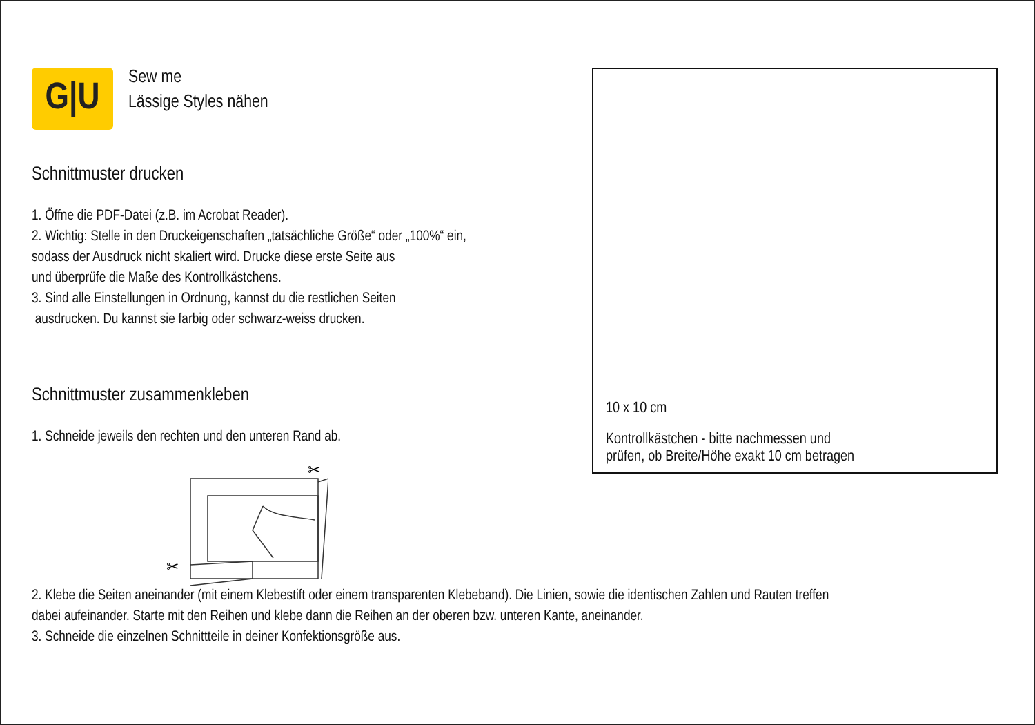G|U
Sew me
Lässige Styles nähen
Schnittmuster drucken
1. Öffne die PDF-Datei (z.B. im Acrobat Reader).
2. Wichtig: Stelle in den Druckeigenschaften „tatsächliche Größe“ oder „100%“ ein,
sodass der Ausdruck nicht skaliert wird. Drucke diese erste Seite aus
und überprüfe die Maße des Kontrollkästchens.
3. Sind alle Einstellungen in Ordnung, kannst du die restlichen Seiten
ausdrucken. Du kannst sie farbig oder schwarz-weiss drucken.
Schnittmuster zusammenkleben
1. Schneide jeweils den rechten und den unteren Rand ab.
✂
✂
10 x 10 cm
Kontrollkästchen - bitte nachmessen und
prüfen, ob Breite/Höhe exakt 10 cm betragen
2. Klebe die Seiten aneinander (mit einem Klebestift oder einem transparenten Klebeband). Die Linien, sowie die identischen Zahlen und Rauten treffen
dabei aufeinander. Starte mit den Reihen und klebe dann die Reihen an der oberen bzw. unteren Kante, aneinander.
3. Schneide die einzelnen Schnittteile in deiner Konfektionsgröße aus.